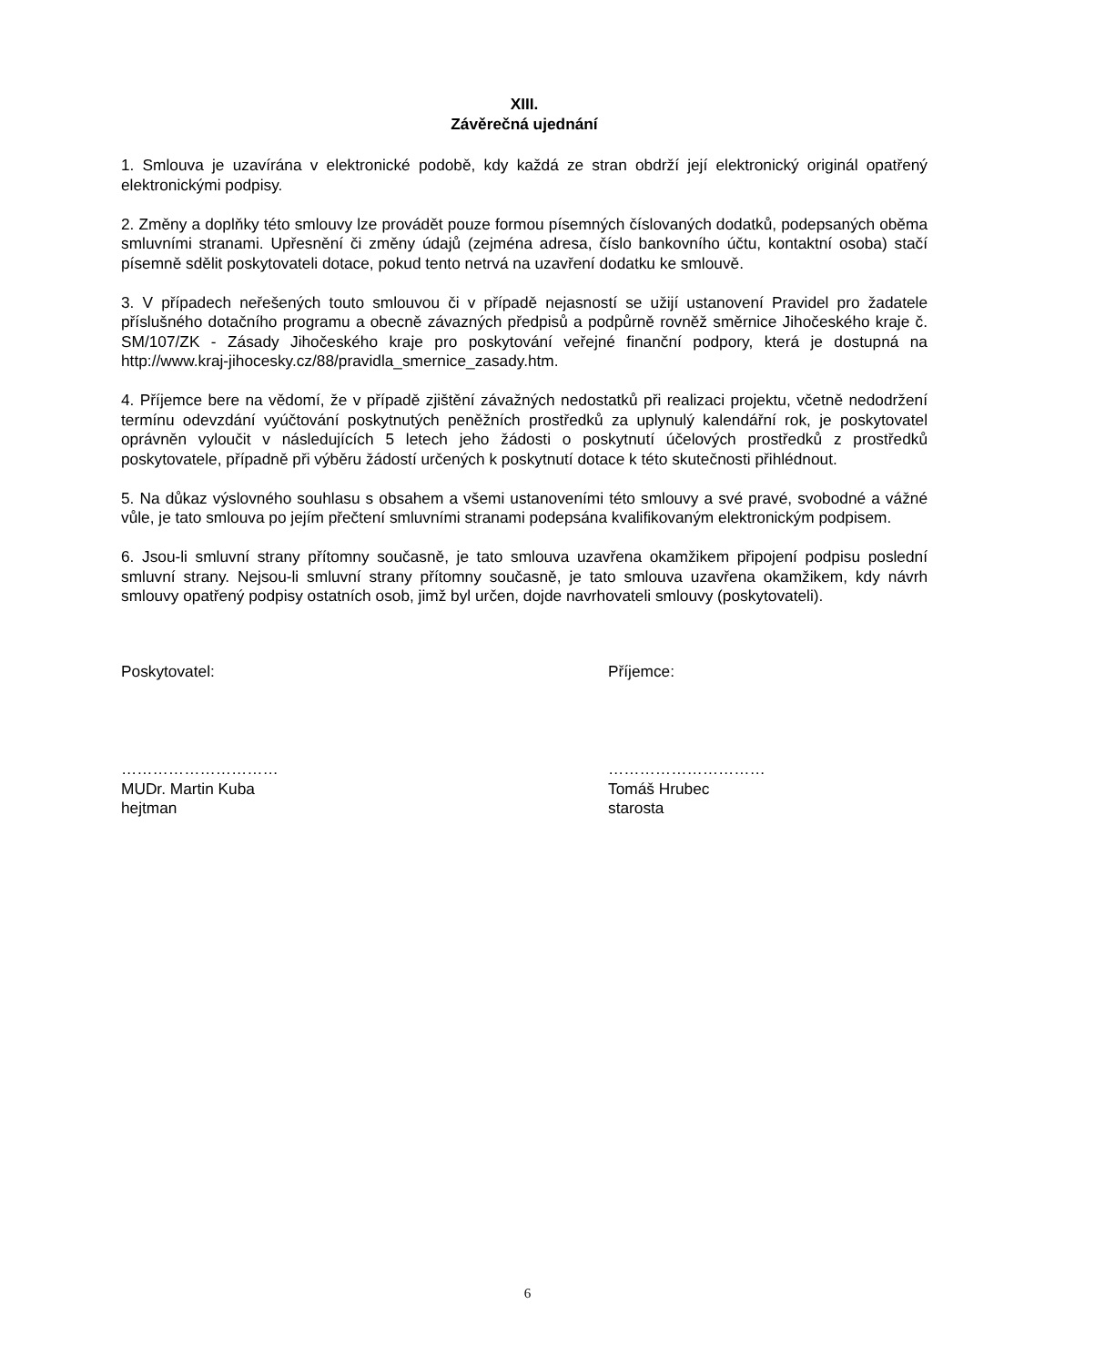XIII.
Závěrečná ujednání
1. Smlouva je uzavírána v elektronické podobě, kdy každá ze stran obdrží její elektronický originál opatřený elektronickými podpisy.
2. Změny a doplňky této smlouvy lze provádět pouze formou písemných číslovaných dodatků, podepsaných oběma smluvními stranami. Upřesnění či změny údajů (zejména adresa, číslo bankovního účtu, kontaktní osoba) stačí písemně sdělit poskytovateli dotace, pokud tento netrvá na uzavření dodatku ke smlouvě.
3. V případech neřešených touto smlouvou či v případě nejasností se užijí ustanovení Pravidel pro žadatele příslušného dotačního programu a obecně závazných předpisů a podpůrně rovněž směrnice Jihočeského kraje č. SM/107/ZK - Zásady Jihočeského kraje pro poskytování veřejné finanční podpory, která je dostupná na http://www.kraj-jihocesky.cz/88/pravidla_smernice_zasady.htm.
4. Příjemce bere na vědomí, že v případě zjištění závažných nedostatků při realizaci projektu, včetně nedodržení termínu odevzdání vyúčtování poskytnutých peněžních prostředků za uplynulý kalendářní rok, je poskytovatel oprávněn vyloučit v následujících 5 letech jeho žádosti o poskytnutí účelových prostředků z prostředků poskytovatele, případně při výběru žádostí určených k poskytnutí dotace k této skutečnosti přihlédnout.
5. Na důkaz výslovného souhlasu s obsahem a všemi ustanoveními této smlouvy a své pravé, svobodné a vážné vůle, je tato smlouva po jejím přečtení smluvními stranami podepsána kvalifikovaným elektronickým podpisem.
6. Jsou-li smluvní strany přítomny současně, je tato smlouva uzavřena okamžikem připojení podpisu poslední smluvní strany. Nejsou-li smluvní strany přítomny současně, je tato smlouva uzavřena okamžikem, kdy návrh smlouvy opatřený podpisy ostatních osob, jimž byl určen, dojde navrhovateli smlouvy (poskytovateli).
Poskytovatel:
…………………………
MUDr. Martin Kuba
hejtman
Příjemce:
…………………………
Tomáš Hrubec
starosta
6